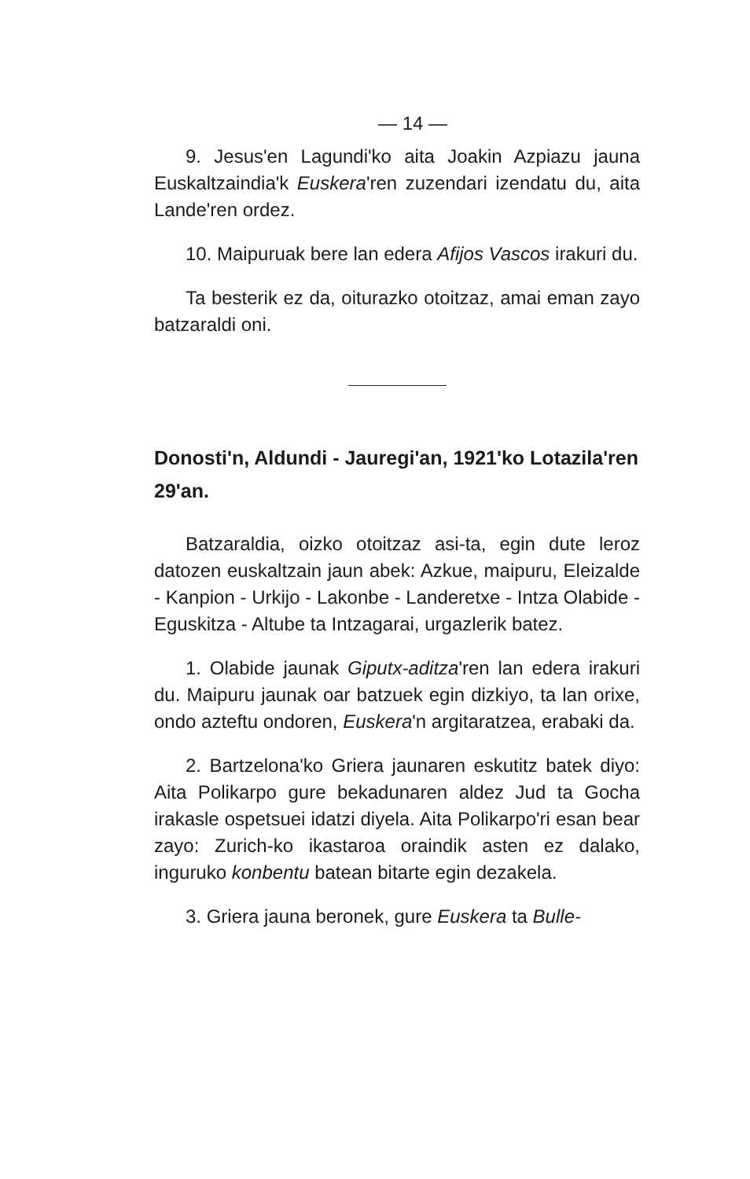— 14 —
9. Jesus'en Lagundi'ko aita Joakin Azpiazu jauna Euskaltzaindia'k Euskera'ren zuzendari izendatu du, aita Lande'ren ordez.
10. Maipuruak bere lan edera Afijos Vascos irakuri du.
Ta besterik ez da, oiturazko otoitzaz, amai eman zayo batzaraldi oni.
Donosti'n, Aldundi - Jauregi'an, 1921'ko Lotazila'ren 29'an.
Batzaraldia, oizko otoitzaz asi-ta, egin dute leroz datozen euskaltzain jaun abek: Azkue, maipuru, Eleizalde - Kanpion - Urkijo - Lakonbe - Landeretxe - Intza Olabide - Eguskitza - Altube ta Intzagarai, urgazlerik batez.
1. Olabide jaunak Giputx-aditza'ren lan edera irakuri du. Maipuru jaunak oar batzuek egin dizkiyo, ta lan orixe, ondo azteftu ondoren, Euskera'n argitaratzea, erabaki da.
2. Bartzelona'ko Griera jaunaren eskutitz batek diyo: Aita Polikarpo gure bekadunaren aldez Jud ta Gocha irakasle ospetsuei idatzi diyela. Aita Polikarpo'ri esan bear zayo: Zurich-ko ikastaroa oraindik asten ez dalako, inguruko konbentu batean bitarte egin dezakela.
3. Griera jauna beronek, gure Euskera ta Bulle-